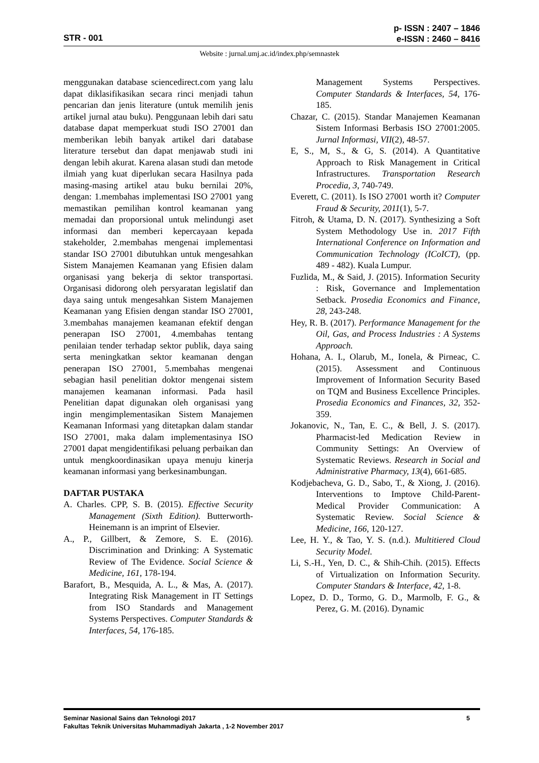STR - 001
p- ISSN : 2407 – 1846
e-ISSN : 2460 – 8416
Website : jurnal.umj.ac.id/index.php/semnastek
menggunakan database sciencedirect.com yang lalu dapat diklasifikasikan secara rinci menjadi tahun pencarian dan jenis literature (untuk memilih jenis artikel jurnal atau buku). Penggunaan lebih dari satu database dapat memperkuat studi ISO 27001 dan memberikan lebih banyak artikel dari database literature tersebut dan dapat menjawab studi ini dengan lebih akurat. Karena alasan studi dan metode ilmiah yang kuat diperlukan secara Hasilnya pada masing-masing artikel atau buku bernilai 20%, dengan: 1.membahas implementasi ISO 27001 yang memastikan pemilihan kontrol keamanan yang memadai dan proporsional untuk melindungi aset informasi dan memberi kepercayaan kepada stakeholder, 2.membahas mengenai implementasi standar ISO 27001 dibutuhkan untuk mengesahkan Sistem Manajemen Keamanan yang Efisien dalam organisasi yang bekerja di sektor transportasi. Organisasi didorong oleh persyaratan legislatif dan daya saing untuk mengesahkan Sistem Manajemen Keamanan yang Efisien dengan standar ISO 27001, 3.membahas manajemen keamanan efektif dengan penerapan ISO 27001, 4.membahas tentang penilaian tender terhadap sektor publik, daya saing serta meningkatkan sektor keamanan dengan penerapan ISO 27001, 5.membahas mengenai sebagian hasil penelitian doktor mengenai sistem manajemen keamanan informasi. Pada hasil Penelitian dapat digunakan oleh organisasi yang ingin mengimplementasikan Sistem Manajemen Keamanan Informasi yang ditetapkan dalam standar ISO 27001, maka dalam implementasinya ISO 27001 dapat mengidentifikasi peluang perbaikan dan untuk mengkoordinasikan upaya menuju kinerja keamanan informasi yang berkesinambungan.
DAFTAR PUSTAKA
A. Charles. CPP, S. B. (2015). Effective Security Management (Sixth Edition). Butterworth-Heinemann is an imprint of Elsevier.
A., P., Gillbert, & Zemore, S. E. (2016). Discrimination and Drinking: A Systematic Review of The Evidence. Social Science & Medicine, 161, 178-194.
Barafort, B., Mesquida, A. L., & Mas, A. (2017). Integrating Risk Management in IT Settings from ISO Standards and Management Systems Perspectives. Computer Standards & Interfaces, 54, 176-185.
Management Systems Perspectives. Computer Standards & Interfaces, 54, 176-185.
Chazar, C. (2015). Standar Manajemen Keamanan Sistem Informasi Berbasis ISO 27001:2005. Jurnal Informasi, VII(2), 48-57.
E, S., M, S., & G, S. (2014). A Quantitative Approach to Risk Management in Critical Infrastructures. Transportation Research Procedia, 3, 740-749.
Everett, C. (2011). Is ISO 27001 worth it? Computer Fraud & Security, 2011(1), 5-7.
Fitroh, & Utama, D. N. (2017). Synthesizing a Soft System Methodology Use in. 2017 Fifth International Conference on Information and Communication Technology (ICoICT), (pp. 489 - 482). Kuala Lumpur.
Fuzlida, M., & Said, J. (2015). Information Security : Risk, Governance and Implementation Setback. Prosedia Economics and Finance, 28, 243-248.
Hey, R. B. (2017). Performance Management for the Oil, Gas, and Process Industries : A Systems Approach.
Hohana, A. I., Olarub, M., Ionela, & Pirneac, C. (2015). Assessment and Continuous Improvement of Information Security Based on TQM and Business Excellence Principles. Prosedia Economics and Finances, 32, 352-359.
Jokanovic, N., Tan, E. C., & Bell, J. S. (2017). Pharmacist-led Medication Review in Community Settings: An Overview of Systematic Reviews. Research in Social and Administrative Pharmacy, 13(4), 661-685.
Kodjebacheva, G. D., Sabo, T., & Xiong, J. (2016). Interventions to Imptove Child-Parent-Medical Provider Communication: A Systematic Review. Social Science & Medicine, 166, 120-127.
Lee, H. Y., & Tao, Y. S. (n.d.). Multitiered Cloud Security Model.
Li, S.-H., Yen, D. C., & Shih-Chih. (2015). Effects of Virtualization on Information Security. Computer Standars & Interface, 42, 1-8.
Lopez, D. D., Tormo, G. D., Marmolb, F. G., & Perez, G. M. (2016). Dynamic
5 Seminar Nasional Sains dan Teknologi 2017
Fakultas Teknik Universitas Muhammadiyah Jakarta , 1-2 November 2017